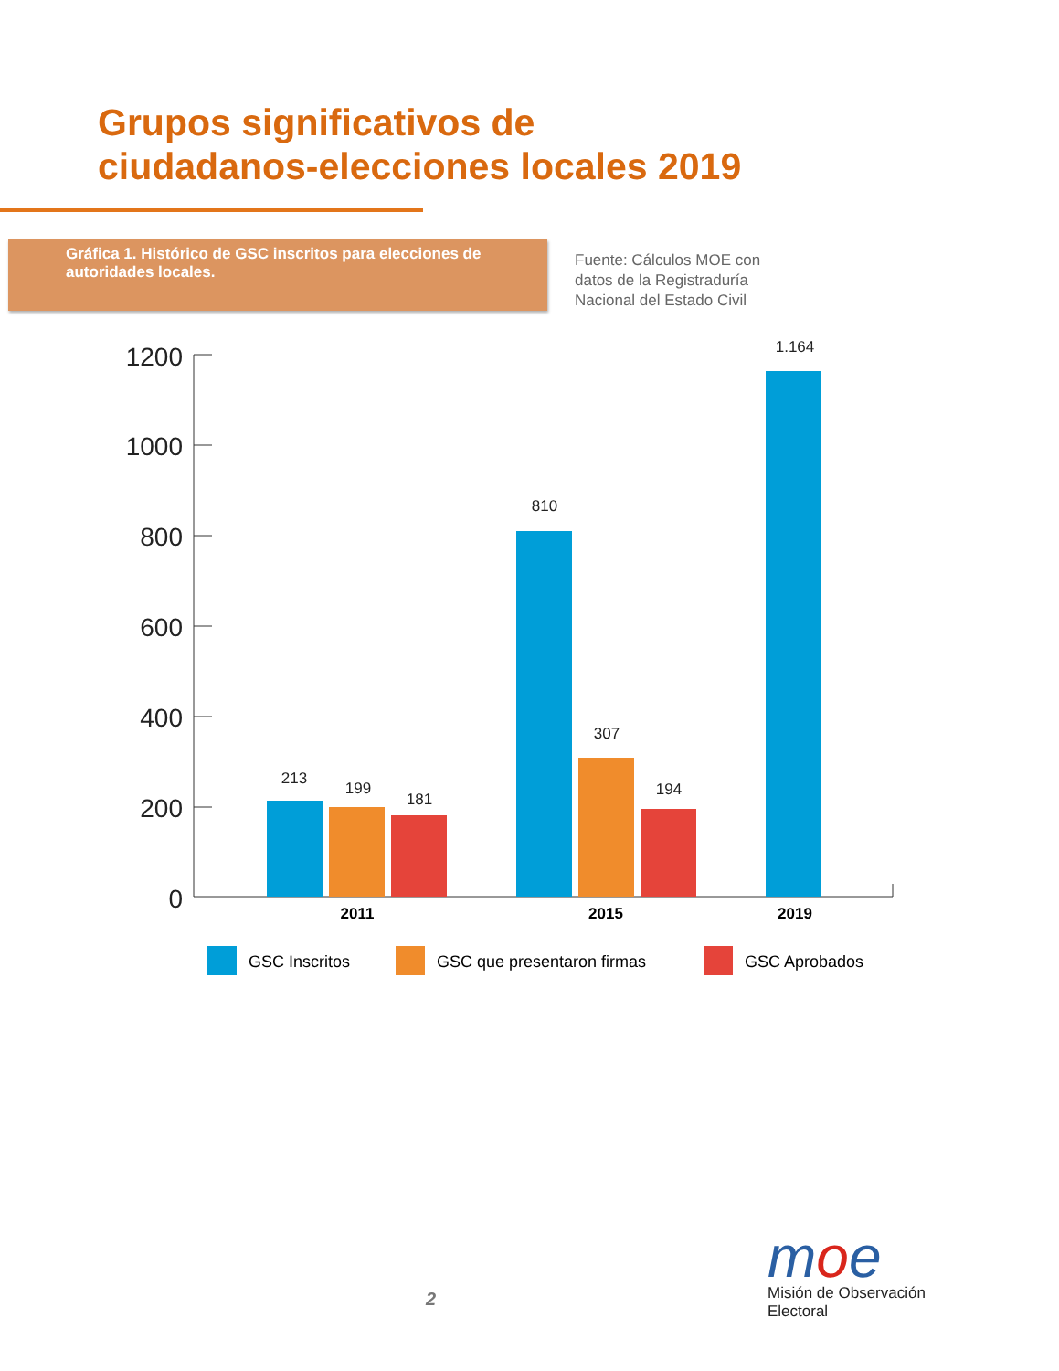Grupos significativos de
ciudadanos-elecciones locales 2019
Gráfica 1. Histórico de GSC inscritos para elecciones de autoridades locales.
Fuente: Cálculos MOE con
datos de la Registraduría
Nacional del Estado Civil
1200
1000
800
600
400
200
0
213
199
181
810
307
194
1.164
2011
2015
2019
GSC Inscritos
GSC que presentaron firmas
GSC Aprobados
2
moe
Misión de Observación Electoral